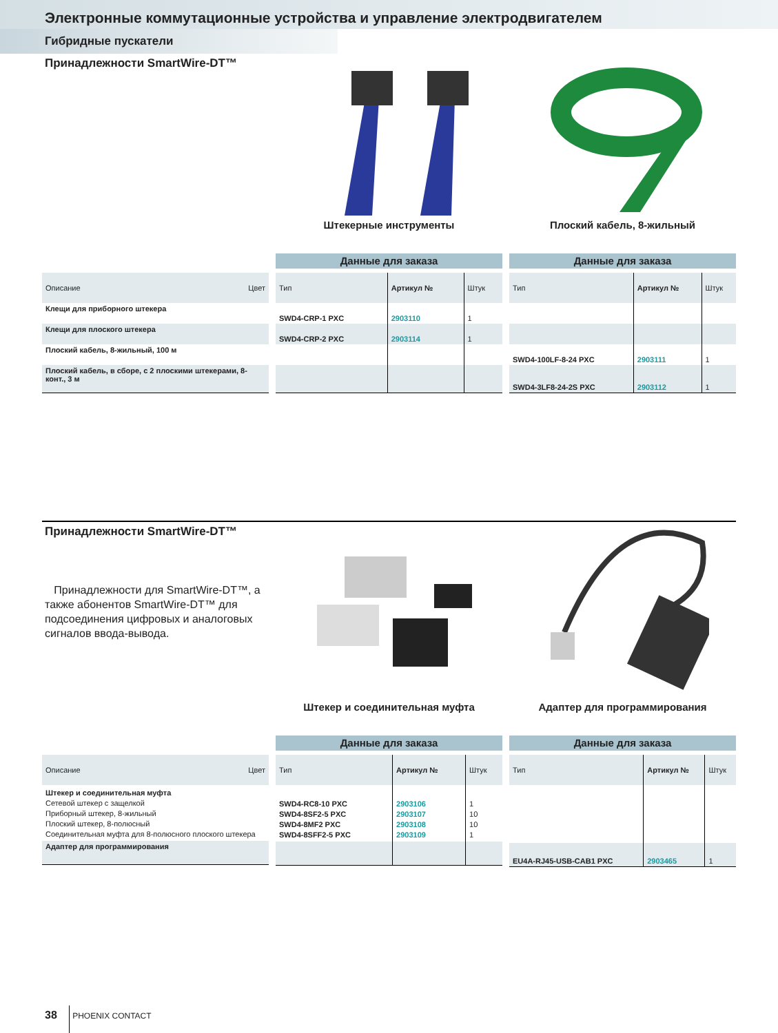Электронные коммутационные устройства и управление электродвигателем
Гибридные пускатели
Принадлежности SmartWire-DT™
Штекерные инструменты Плоский кабель, 8-жильный
| Описание | Цвет |
| --- | --- |
| Клещи для приборного штекера | |
| Клещи для плоского штекера | |
| Плоский кабель, 8-жильный, 100 м | |
| Плоский кабель, в сборе, с 2 плоскими штекерами, 8-конт., 3 м | |
Данные для заказа
| Тип | Артикул № | Штук |
| --- | --- | --- |
| SWD4-CRP-1 PXC | 2903110 | 1 |
| SWD4-CRP-2 PXC | 2903114 | 1 |
Данные для заказа
| Тип | Артикул № | Штук |
| --- | --- | --- |
| SWD4-100LF-8-24 PXC | 2903111 | 1 |
| SWD4-3LF8-24-2S PXC | 2903112 | 1 |
Принадлежности SmartWire-DT™
Принадлежности для SmartWire-DT™, а также абонентов SmartWire-DT™ для подсоединения цифровых и аналоговых сигналов ввода-вывода.
Штекер и соединительная муфта Адаптер для программирования
| Описание | Цвет |
| --- | --- |
| Штекер и соединительная муфта Сетевой штекер с защелкой Приборный штекер, 8-жильный Плоский штекер, 8-полюсный Соединительная муфта для 8-полюсного плоского штекера | |
| Адаптер для программирования | |
Данные для заказа
| Тип | Артикул № | Штук |
| --- | --- | --- |
| SWD4-RC8-10 PXC SWD4-8SF2-5 PXC SWD4-8MF2 PXC SWD4-8SFF2-5 PXC | 2903106 2903107 2903108 2903109 | 1 10 10 1 |
Данные для заказа
| Тип | Артикул № | Штук |
| --- | --- | --- |
| EU4A-RJ45-USB-CAB1 PXC | 2903465 | 1 |
38 PHOENIX CONTACT